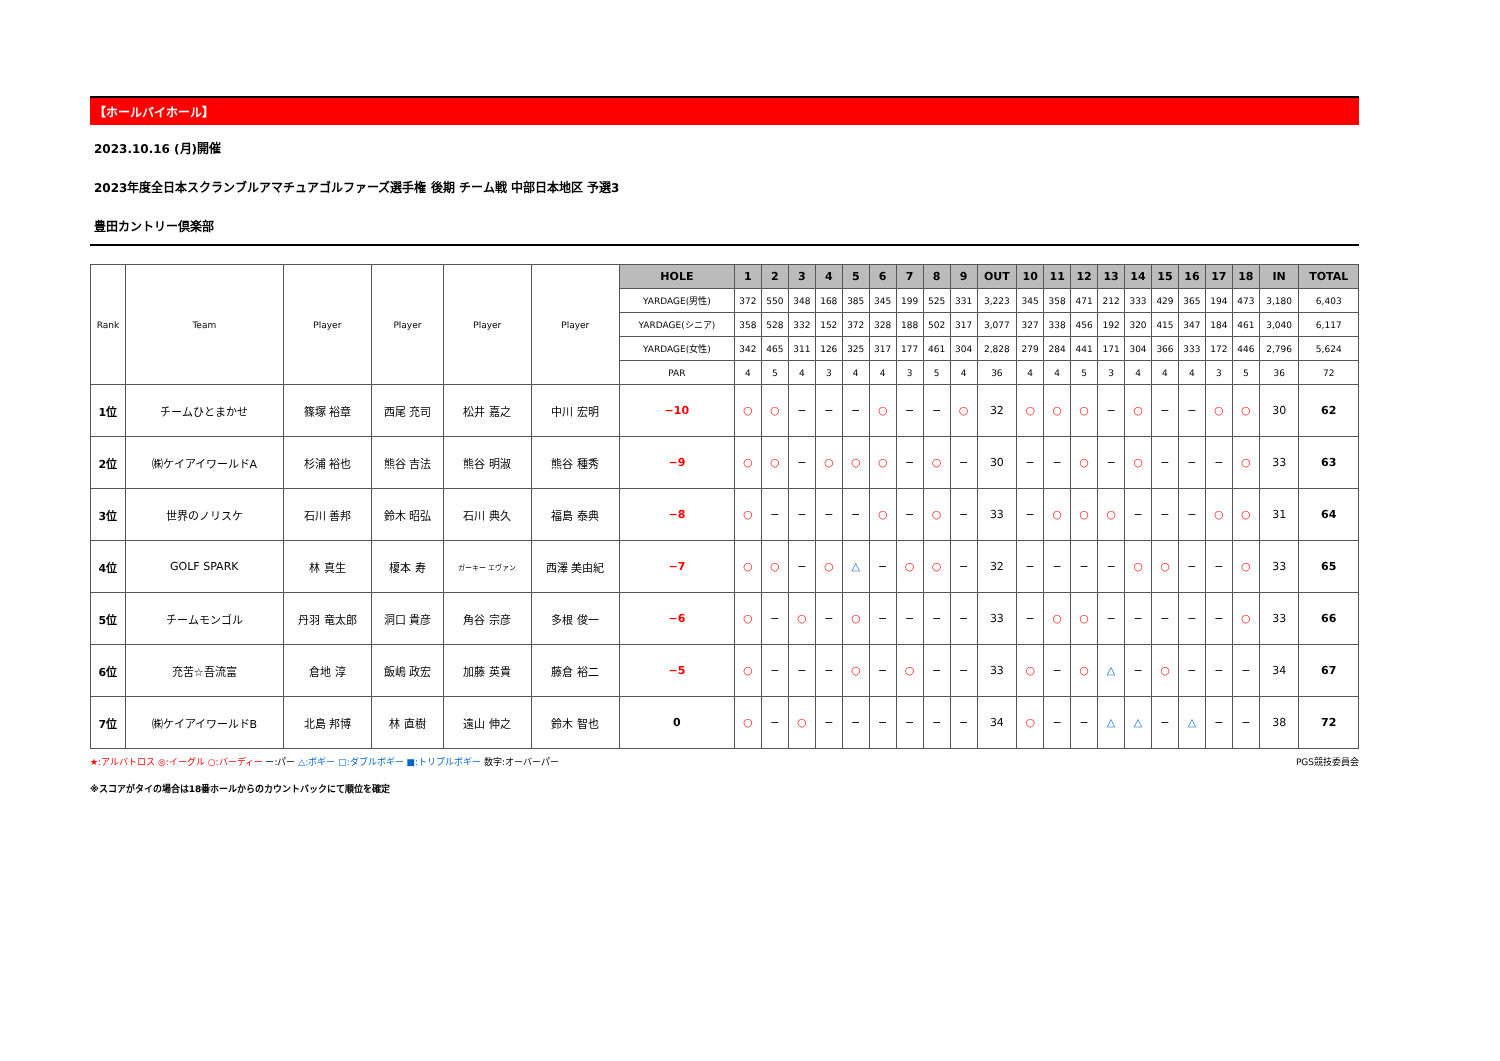【ホールバイホール】
2023.10.16 (月)開催
2023年度全日本スクランブルアマチュアゴルファーズ選手権 後期 チーム戦 中部日本地区 予選3
豊田カントリー倶楽部
| Rank | Team | Player | Player | Player | Player | HOLE | 1 | 2 | 3 | 4 | 5 | 6 | 7 | 8 | 9 | OUT | 10 | 11 | 12 | 13 | 14 | 15 | 16 | 17 | 18 | IN | TOTAL |
| | | | | | | YARDAGE(男性) | 372 | 550 | 348 | 168 | 385 | 345 | 199 | 525 | 331 | 3,223 | 345 | 358 | 471 | 212 | 333 | 429 | 365 | 194 | 473 | 3,180 | 6,403 |
| | | | | | | YARDAGE(シニア) | 358 | 528 | 332 | 152 | 372 | 328 | 188 | 502 | 317 | 3,077 | 327 | 338 | 456 | 192 | 320 | 415 | 347 | 184 | 461 | 3,040 | 6,117 |
| | | | | | | YARDAGE(女性) | 342 | 465 | 311 | 126 | 325 | 317 | 177 | 461 | 304 | 2,828 | 279 | 284 | 441 | 171 | 304 | 366 | 333 | 172 | 446 | 2,796 | 5,624 |
| | | | | | | PAR | 4 | 5 | 4 | 3 | 4 | 4 | 3 | 5 | 4 | 36 | 4 | 4 | 5 | 3 | 4 | 4 | 4 | 3 | 5 | 36 | 72 |
| 1位 | チームひとまかせ | 篠塚 裕章 | 西尾 充司 | 松井 嘉之 | 中川 宏明 | −10 | ○ | ○ | − | − | − | ○ | − | − | ○ | 32 | ○ | ○ | ○ | − | ○ | − | − | ○ | ○ | 30 | 62 |
| 2位 | ㈱ケイアイワールドA | 杉浦 裕也 | 熊谷 吉法 | 熊谷 明淑 | 熊谷 種秀 | −9 | ○ | ○ | − | ○ | ○ | ○ | − | ○ | − | 30 | − | − | ○ | − | ○ | − | − | − | ○ | 33 | 63 |
| 3位 | 世界のノリスケ | 石川 善邦 | 鈴木 昭弘 | 石川 典久 | 福島 泰典 | −8 | ○ | − | − | − | − | ○ | − | ○ | − | 33 | − | ○ | ○ | ○ | − | − | − | ○ | ○ | 31 | 64 |
| 4位 | GOLF SPARK | 林 真生 | 榎本 寿 | ガーキー エヴァン | 西澤 美由紀 | −7 | ○ | ○ | − | ○ | △ | − | ○ | ○ | − | 32 | − | − | − | − | ○ | ○ | − | − | ○ | 33 | 65 |
| 5位 | チームモンゴル | 丹羽 竜太郎 | 洞口 貴彦 | 角谷 宗彦 | 多根 俊一 | −6 | ○ | − | ○ | − | ○ | − | − | − | − | 33 | − | ○ | ○ | − | − | − | − | − | ○ | 33 | 66 |
| 6位 | 充苦☆吾流富 | 倉地 淳 | 飯嶋 政宏 | 加藤 英貴 | 藤倉 裕二 | −5 | ○ | − | − | − | ○ | − | ○ | − | − | 33 | ○ | − | ○ | △ | − | ○ | − | − | − | 34 | 67 |
| 7位 | ㈱ケイアイワールドB | 北島 邦博 | 林 直樹 | 遠山 伸之 | 鈴木 智也 | 0 | ○ | − | ○ | − | − | − | − | − | − | 34 | ○ | − | − | △ | △ | − | △ | − | − | 38 | 72 |
★:アルバトロス ◎:イーグル ○:バーディー ー:パー △:ボギー □:ダブルボギー ■:トリプルボギー 数字:オーバーパー PGS競技委員会
※スコアがタイの場合は18番ホールからのカウントバックにて順位を確定